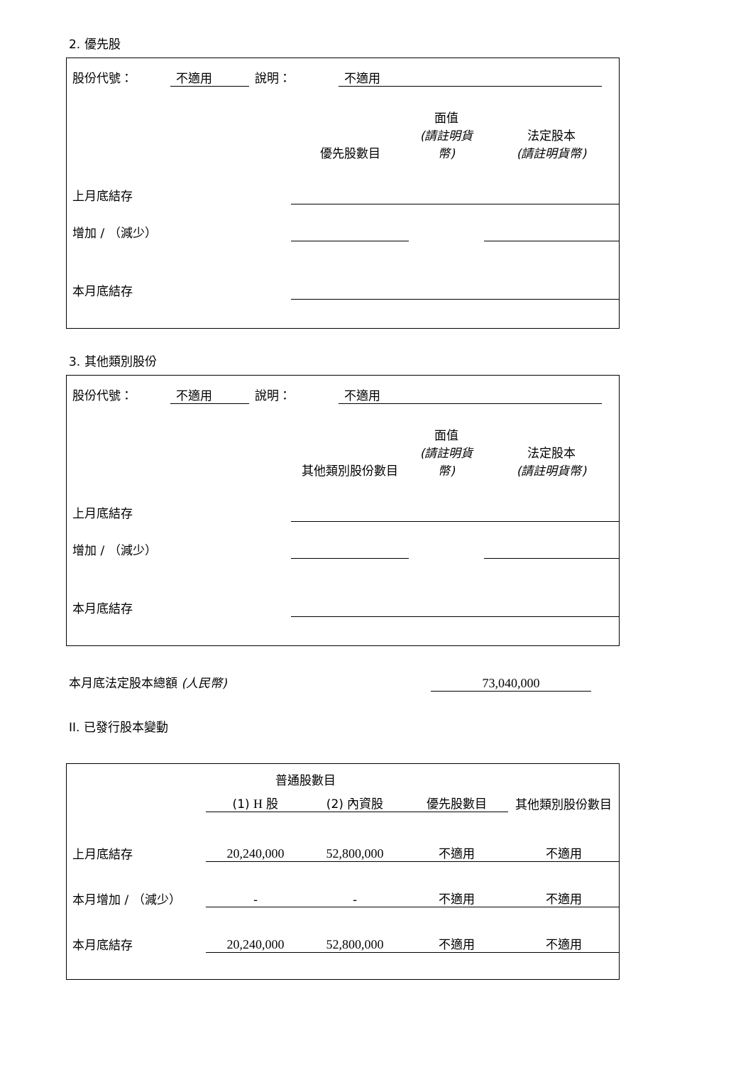2. 優先股
| 股份代號： | 不適用 | 說明： | 不適用 | |
| | 優先股數目 | 面值 (請註明貨幣) | 法定股本 (請註明貨幣) |
| 上月底結存 | | | |
| 增加 / （減少） | | | |
| 本月底結存 | | | |
3. 其他類別股份
| 股份代號： | 不適用 | 說明： | 不適用 | |
| | 其他類別股份數目 | 面值 (請註明貨幣) | 法定股本 (請註明貨幣) |
| 上月底結存 | | | |
| 增加 / （減少） | | | |
| 本月底結存 | | | |
| 本月底法定股本總額 (人民幣) | 73,040,000 | |
II. 已發行股本變動
| | 普通股數目 | | | 其他類別股份數目 |
| | (1) H 股 | (2) 內資股 | 優先股數目 | |
| 上月底結存 | 20,240,000 | 52,800,000 | 不適用 | 不適用 |
| 本月增加 / （減少） | - | - | 不適用 | 不適用 |
| 本月底結存 | 20,240,000 | 52,800,000 | 不適用 | 不適用 |